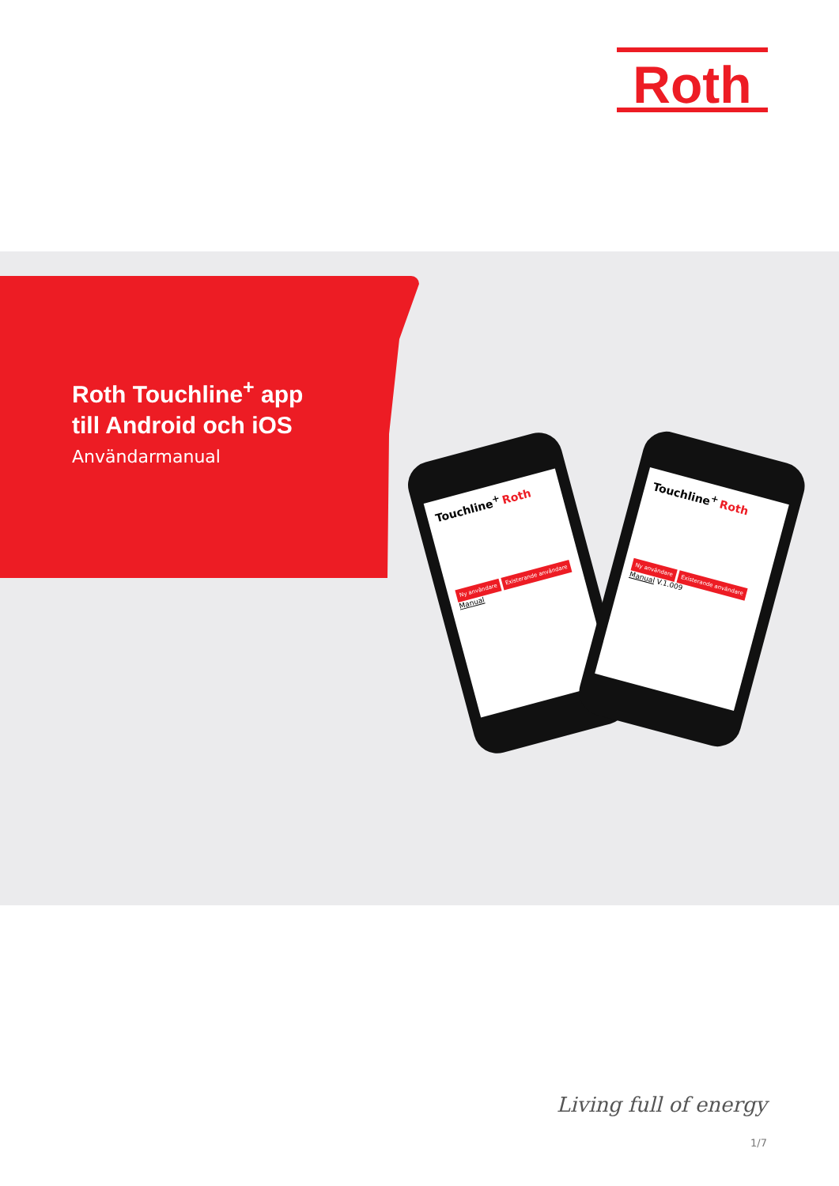Roth
Roth Touchline<sup>+</sup> app
till Android och iOS
Användarmanual
Touchline<sup>+</sup> Roth
Ny användare Existerande användare
Manual
Touchline<sup>+</sup> Roth
Ny användare Existerande användare
Manual V.1.009
Living full of energy
1/7